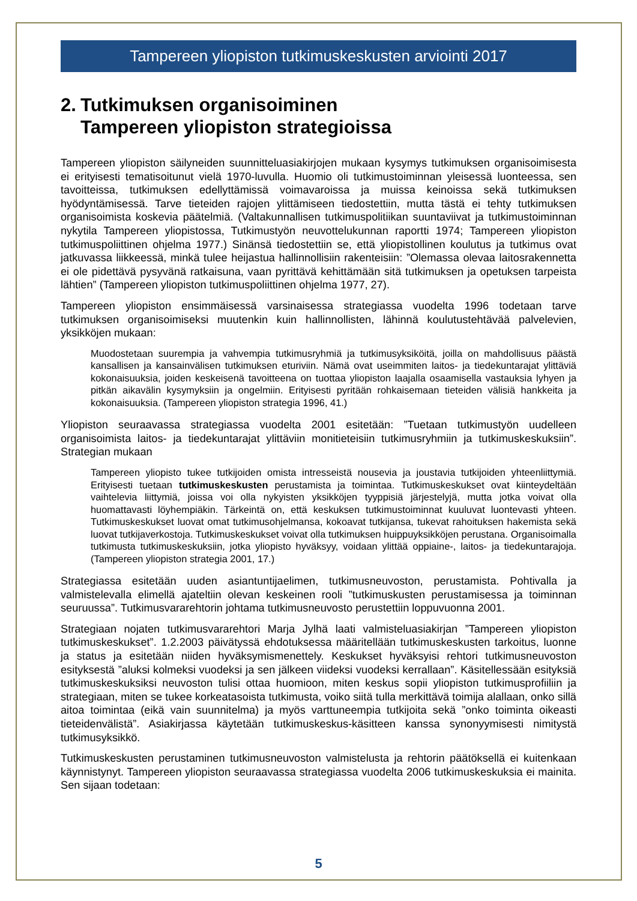Tampereen yliopiston tutkimuskeskusten arviointi 2017
2. Tutkimuksen organisoiminen
Tampereen yliopiston strategioissa
Tampereen yliopiston säilyneiden suunnitteluasiakirjojen mukaan kysymys tutkimuksen organisoimisesta ei erityisesti tematisoitunut vielä 1970-luvulla. Huomio oli tutkimustoiminnan yleisessä luonteessa, sen tavoitteissa, tutkimuksen edellyttämissä voimavaroissa ja muissa keinoissa sekä tutkimuksen hyödyntämisessä. Tarve tieteiden rajojen ylittämiseen tiedostettiin, mutta tästä ei tehty tutkimuksen organisoimista koskevia päätelmiä. (Valtakunnallisen tutkimuspolitiikan suuntaviivat ja tutkimustoiminnan nykytila Tampereen yliopistossa, Tutkimustyön neuvottelukunnan raportti 1974; Tampereen yliopiston tutkimuspoliittinen ohjelma 1977.) Sinänsä tiedostettiin se, että yliopistollinen koulutus ja tutkimus ovat jatkuvassa liikkeessä, minkä tulee heijastua hallinnollisiin rakenteisiin: ”Olemassa olevaa laitosrakennetta ei ole pidettävä pysyvänä ratkaisuna, vaan pyrittävä kehittämään sitä tutkimuksen ja opetuksen tarpeista lähtien” (Tampereen yliopiston tutkimuspoliittinen ohjelma 1977, 27).
Tampereen yliopiston ensimmäisessä varsinaisessa strategiassa vuodelta 1996 todetaan tarve tutkimuksen organisoimiseksi muutenkin kuin hallinnollisten, lähinnä koulutustehtävää palvelevien, yksikköjen mukaan:
Muodostetaan suurempia ja vahvempia tutkimusryhmiä ja tutkimusyksiköitä, joilla on mahdollisuus päästä kansallisen ja kansainvälisen tutkimuksen eturiviin. Nämä ovat useimmiten laitos- ja tiedekuntarajat ylittäviä kokonaisuuksia, joiden keskeisenä tavoitteena on tuottaa yliopiston laajalla osaamisella vastauksia lyhyen ja pitkän aikavälin kysymyksiin ja ongelmiin. Erityisesti pyritään rohkaisemaan tieteiden välisiä hankkeita ja kokonaisuuksia. (Tampereen yliopiston strategia 1996, 41.)
Yliopiston seuraavassa strategiassa vuodelta 2001 esitetään: ”Tuetaan tutkimustyön uudelleen organisoimista laitos- ja tiedekuntarajat ylittäviin monitieteisiin tutkimusryhmiin ja tutkimuskeskuksiin”. Strategian mukaan
Tampereen yliopisto tukee tutkijoiden omista intresseistä nousevia ja joustavia tutkijoiden yhteenliittymiä. Erityisesti tuetaan tutkimuskeskusten perustamista ja toimintaa. Tutkimuskeskukset ovat kiinteydeltään vaihtelevia liittymiä, joissa voi olla nykyisten yksikköjen tyyppisiä järjestelyjä, mutta jotka voivat olla huomattavasti löyhempiäkin. Tärkeintä on, että keskuksen tutkimustoiminnat kuuluvat luontevasti yhteen. Tutkimuskeskukset luovat omat tutkimusohjelmansa, kokoavat tutkijansa, tukevat rahoituksen hakemista sekä luovat tutkijaverkostoja. Tutkimuskeskukset voivat olla tutkimuksen huippuyksikköjen perustana. Organisoimalla tutkimusta tutkimuskeskuksiin, jotka yliopisto hyväksyy, voidaan ylittää oppiaine-, laitos- ja tiedekuntarajoja. (Tampereen yliopiston strategia 2001, 17.)
Strategiassa esitetään uuden asiantuntijaelimen, tutkimusneuvoston, perustamista. Pohtivalla ja valmistelevalla elimellä ajateltiin olevan keskeinen rooli ”tutkimuskusten perustamisessa ja toiminnan seuruussa”. Tutkimusvararehtorin johtama tutkimusneuvosto perustettiin loppuvuonna 2001.
Strategiaan nojaten tutkimusvararehtori Marja Jylhä laati valmisteluasiakirjan ”Tampereen yliopiston tutkimuskeskukset”. 1.2.2003 päivätyssä ehdotuksessa määritellään tutkimuskeskusten tarkoitus, luonne ja status ja esitetään niiden hyväksymismenettely. Keskukset hyväksyisi rehtori tutkimusneuvoston esityksestä ”aluksi kolmeksi vuodeksi ja sen jälkeen viideksi vuodeksi kerrallaan”. Käsitellessään esityksiä tutkimuskeskuksiksi neuvoston tulisi ottaa huomioon, miten keskus sopii yliopiston tutkimusprofiiliin ja strategiaan, miten se tukee korkeatasoista tutkimusta, voiko siitä tulla merkittävä toimija alallaan, onko sillä aitoa toimintaa (eikä vain suunnitelma) ja myös varttuneempia tutkijoita sekä ”onko toiminta oikeasti tieteidenvälistä”. Asiakirjassa käytetään tutkimuskeskus-käsitteen kanssa synonyymisesti nimitystä tutkimusyksikkö.
Tutkimuskeskusten perustaminen tutkimusneuvoston valmistelusta ja rehtorin päätöksellä ei kuitenkaan käynnistynyt. Tampereen yliopiston seuraavassa strategiassa vuodelta 2006 tutkimuskeskuksia ei mainita. Sen sijaan todetaan:
5